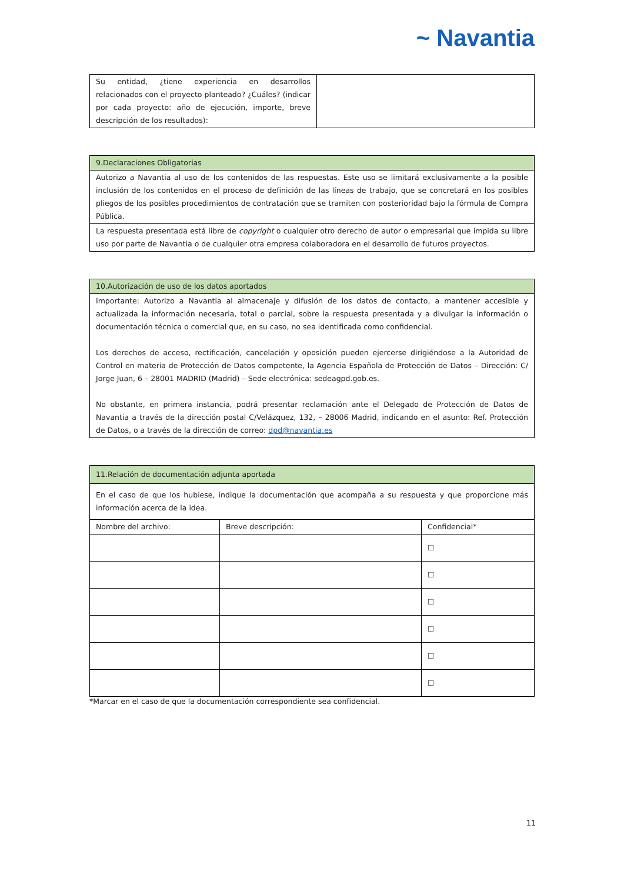~ Navantia
| Su entidad, ¿tiene experiencia en desarrollos relacionados con el proyecto planteado? ¿Cuáles? (indicar por cada proyecto: año de ejecución, importe, breve descripción de los resultados): | |
| 9.Declaraciones Obligatorias |
| --- |
| Autorizo a Navantia al uso de los contenidos de las respuestas. Este uso se limitará exclusivamente a la posible inclusión de los contenidos en el proceso de definición de las líneas de trabajo, que se concretará en los posibles pliegos de los posibles procedimientos de contratación que se tramiten con posterioridad bajo la fórmula de Compra Pública. |
| La respuesta presentada está libre de copyright o cualquier otro derecho de autor o empresarial que impida su libre uso por parte de Navantia o de cualquier otra empresa colaboradora en el desarrollo de futuros proyectos. |
| 10.Autorización de uso de los datos aportados |
| --- |
| Importante: Autorizo a Navantia al almacenaje y difusión de los datos de contacto, a mantener accesible y actualizada la información necesaria, total o parcial, sobre la respuesta presentada y a divulgar la información o documentación técnica o comercial que, en su caso, no sea identificada como confidencial. Los derechos de acceso, rectificación, cancelación y oposición pueden ejercerse dirigiéndose a la Autoridad de Control en materia de Protección de Datos competente, la Agencia Española de Protección de Datos – Dirección: C/ Jorge Juan, 6 – 28001 MADRID (Madrid) – Sede electrónica: sedeagpd.gob.es. No obstante, en primera instancia, podrá presentar reclamación ante el Delegado de Protección de Datos de Navantia a través de la dirección postal C/Velázquez, 132, – 28006 Madrid, indicando en el asunto: Ref. Protección de Datos, o a través de la dirección de correo: dpd@navantia.es |
| 11.Relación de documentación adjunta aportada | | |
| --- | --- | --- |
| En el caso de que los hubiese, indique la documentación que acompaña a su respuesta y que proporcione más información acerca de la idea. | | |
| Nombre del archivo: | Breve descripción: | Confidencial* |
| | | ☐ |
| | | ☐ |
| | | ☐ |
| | | ☐ |
| | | ☐ |
| | | ☐ |
*Marcar en el caso de que la documentación correspondiente sea confidencial.
11